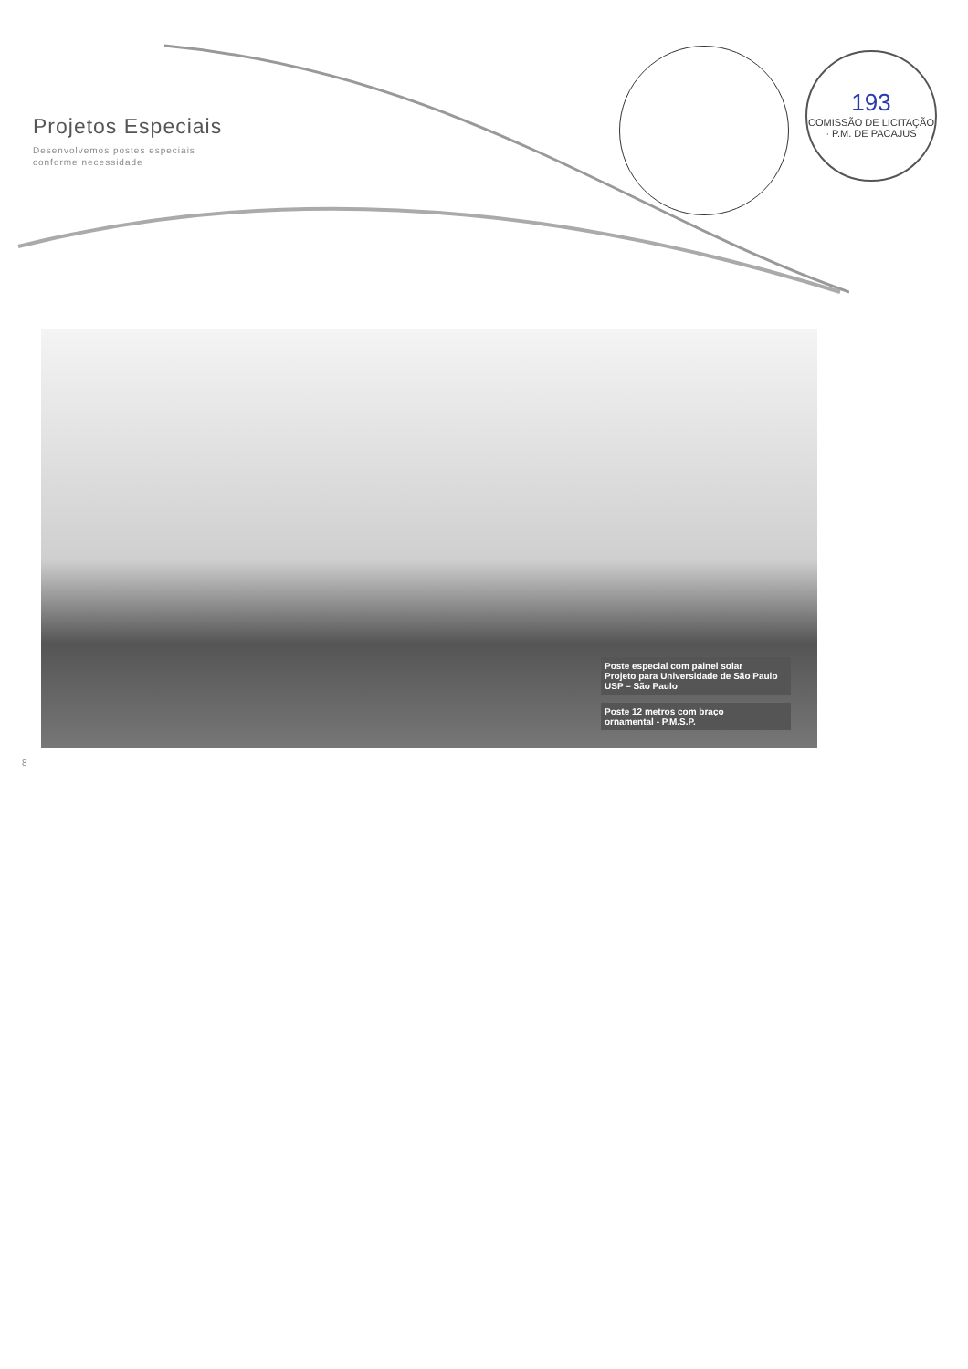Projetos Especiais
Desenvolvemos postes especiais
conforme necessidade
193
COMISSÃO DE LICITAÇÃO · P.M. DE PACAJUS
Poste especial com painel solar
Projeto para Universidade de São Paulo
USP – São Paulo
Poste 12 metros com braço
ornamental - P.M.S.P.
8